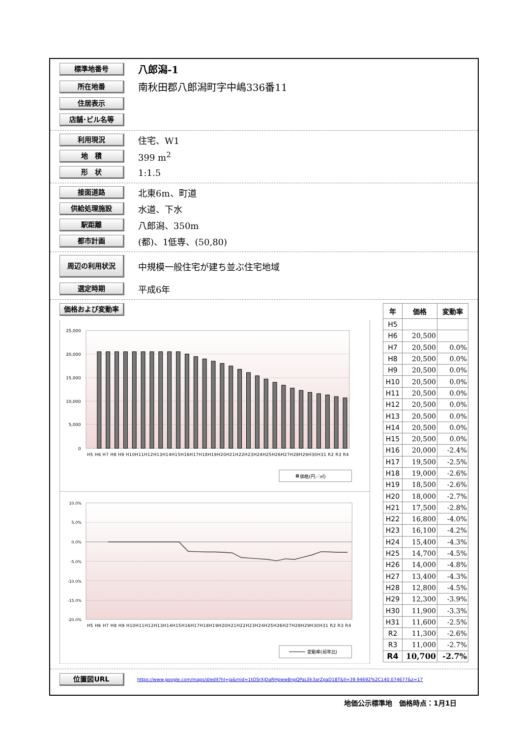標準地番号
八郎潟-1
所在地番
南秋田郡八郎潟町字中嶋336番11
住居表示
店舗･ビル名等
利用現況
住宅、W1
地　積
399 m<sup>2</sup>
形　状
1:1.5
接面道路
北東6m、町道
供給処理施設
水道、下水
駅距離
八郎潟、350m
都市計画
(都)、1低専、(50,80)
周辺の利用状況
中規模一般住宅が建ち並ぶ住宅地域
選定時期
平成6年
価格および変動率
25,000
20,000
15,000
10,000
5,000
0
H5 H6 H7 H8 H9 H10H11H12H13H14H15H16H17H18H19H20H21H22H23H24H25H26H27H28H29H30H31 R2 R3 R4
価格(円／㎡)
10.0%
5.0%
0.0%
-5.0%
-10.0%
-15.0%
-20.0%
H5 H6 H7 H8 H9 H10H11H12H13H14H15H16H17H18H19H20H21H22H23H24H25H26H27H28H29H30H31 R2 R3 R4
変動率(前年比)
| 年 | 価格 | 変動率 |
| --- | --- | --- |
| H5 | | |
| H6 | 20,500 | |
| H7 | 20,500 | 0.0% |
| H8 | 20,500 | 0.0% |
| H9 | 20,500 | 0.0% |
| H10 | 20,500 | 0.0% |
| H11 | 20,500 | 0.0% |
| H12 | 20,500 | 0.0% |
| H13 | 20,500 | 0.0% |
| H14 | 20,500 | 0.0% |
| H15 | 20,500 | 0.0% |
| H16 | 20,000 | -2.4% |
| H17 | 19,500 | -2.5% |
| H18 | 19,000 | -2.6% |
| H19 | 18,500 | -2.6% |
| H20 | 18,000 | -2.7% |
| H21 | 17,500 | -2.8% |
| H22 | 16,800 | -4.0% |
| H23 | 16,100 | -4.2% |
| H24 | 15,400 | -4.3% |
| H25 | 14,700 | -4.5% |
| H26 | 14,000 | -4.8% |
| H27 | 13,400 | -4.3% |
| H28 | 12,800 | -4.5% |
| H29 | 12,300 | -3.9% |
| H30 | 11,900 | -3.3% |
| H31 | 11,600 | -2.5% |
| R2 | 11,300 | -2.6% |
| R3 | 11,000 | -2.7% |
| R4 | 10,700 | -2.7% |
位置図URL
https://www.google.com/maps/d/edit?hl=ja&mid=1tOSrXjDaRHpww8npQPaLEk3arZpaD18T&ll=39.94692%2C140.074677&z=17
地価公示標準地　価格時点：1月1日